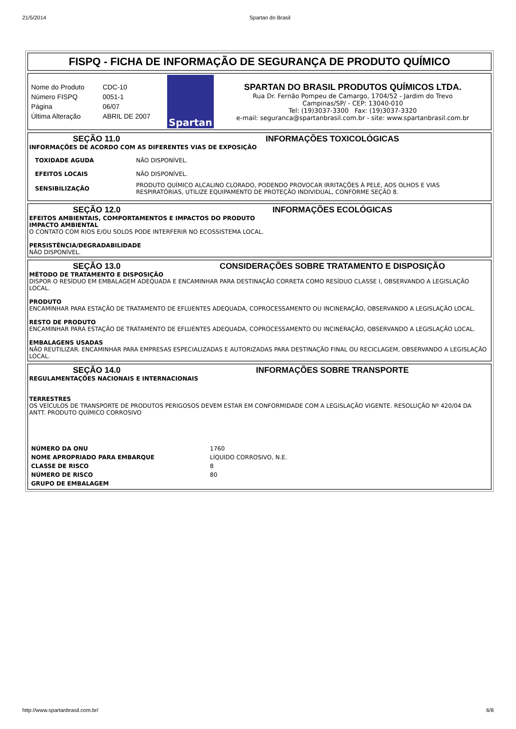21/5/2014 Spartan do Brasil
FISPQ - FICHA DE INFORMAÇÃO DE SEGURANÇA DE PRODUTO QUÍMICO
| Nome do Produto | CDC-10 |
| Número FISPQ | 0051-1 |
| Página | 06/07 |
| Última Alteração | ABRIL DE 2007 |
Spartan
SPARTAN DO BRASIL PRODUTOS QUÍMICOS LTDA.
Rua Dr. Fernão Pompeu de Camargo, 1704/52 - Jardim do Trevo
Campinas/SP/ - CEP: 13040-010
Tel: (19)3037-3300 Fax: (19)3037-3320
e-mail: seguranca@spartanbrasil.com.br - site: www.spartanbrasil.com.br
SEÇÃO 11.0 INFORMAÇÕES TOXICOLÓGICAS
INFORMAÇÕES DE ACORDO COM AS DIFERENTES VIAS DE EXPOSIÇÃO
| TOXIDADE AGUDA | NÃO DISPONÍVEL. |
| EFEITOS LOCAIS | NÃO DISPONÍVEL. |
| SENSIBILIZAÇÃO | PRODUTO QUÍMICO ALCALINO CLORADO, PODENDO PROVOCAR IRRITAÇÕES À PELE, AOS OLHOS E VIAS RESPIRATÓRIAS, UTILIZE EQUIPAMENTO DE PROTEÇÃO INDIVIDUAL, CONFORME SEÇÃO 8. |
SEÇÃO 12.0 INFORMAÇÕES ECOLÓGICAS
EFEITOS AMBIENTAIS, COMPORTAMENTOS E IMPACTOS DO PRODUTO
IMPACTO AMBIENTAL
O CONTATO COM RIOS E/OU SOLOS PODE INTERFERIR NO ECOSSISTEMA LOCAL.
PERSISTÊNCIA/DEGRADABILIDADE
NÃO DISPONÍVEL.
SEÇÃO 13.0 CONSIDERAÇÕES SOBRE TRATAMENTO E DISPOSIÇÃO
MÉTODO DE TRATAMENTO E DISPOSIÇÃO
DISPOR O RESÍDUO EM EMBALAGEM ADEQUADA E ENCAMINHAR PARA DESTINAÇÃO CORRETA COMO RESÍDUO CLASSE I, OBSERVANDO A LEGISLAÇÃO LOCAL.
PRODUTO
ENCAMINHAR PARA ESTAÇÃO DE TRATAMENTO DE EFLUENTES ADEQUADA, COPROCESSAMENTO OU INCINERAÇÃO, OBSERVANDO A LEGISLAÇÃO LOCAL.
RESTO DE PRODUTO
ENCAMINHAR PARA ESTAÇÃO DE TRATAMENTO DE EFLUENTES ADEQUADA, COPROCESSAMENTO OU INCINERAÇÃO, OBSERVANDO A LEGISLAÇÃO LOCAL.
EMBALAGENS USADAS
NÃO REUTILIZAR. ENCAMINHAR PARA EMPRESAS ESPECIALIZADAS E AUTORIZADAS PARA DESTINAÇÃO FINAL OU RECICLAGEM, OBSERVANDO A LEGISLAÇÃO LOCAL.
SEÇÃO 14.0 INFORMAÇÕES SOBRE TRANSPORTE
REGULAMENTAÇÕES NACIONAIS E INTERNACIONAIS
TERRESTRES
OS VEÍCULOS DE TRANSPORTE DE PRODUTOS PERIGOSOS DEVEM ESTAR EM CONFORMIDADE COM A LEGISLAÇÃO VIGENTE. RESOLUÇÃO Nº 420/04 DA ANTT. PRODUTO QUÍMICO CORROSIVO
| NÚMERO DA ONU | 1760 |
| NOME APROPRIADO PARA EMBARQUE | LÍQUIDO CORROSIVO, N.E. |
| CLASSE DE RISCO | 8 |
| NÚMERO DE RISCO | 80 |
| GRUPO DE EMBALAGEM | |
http://www.spartanbrasil.com.br/ 6/8